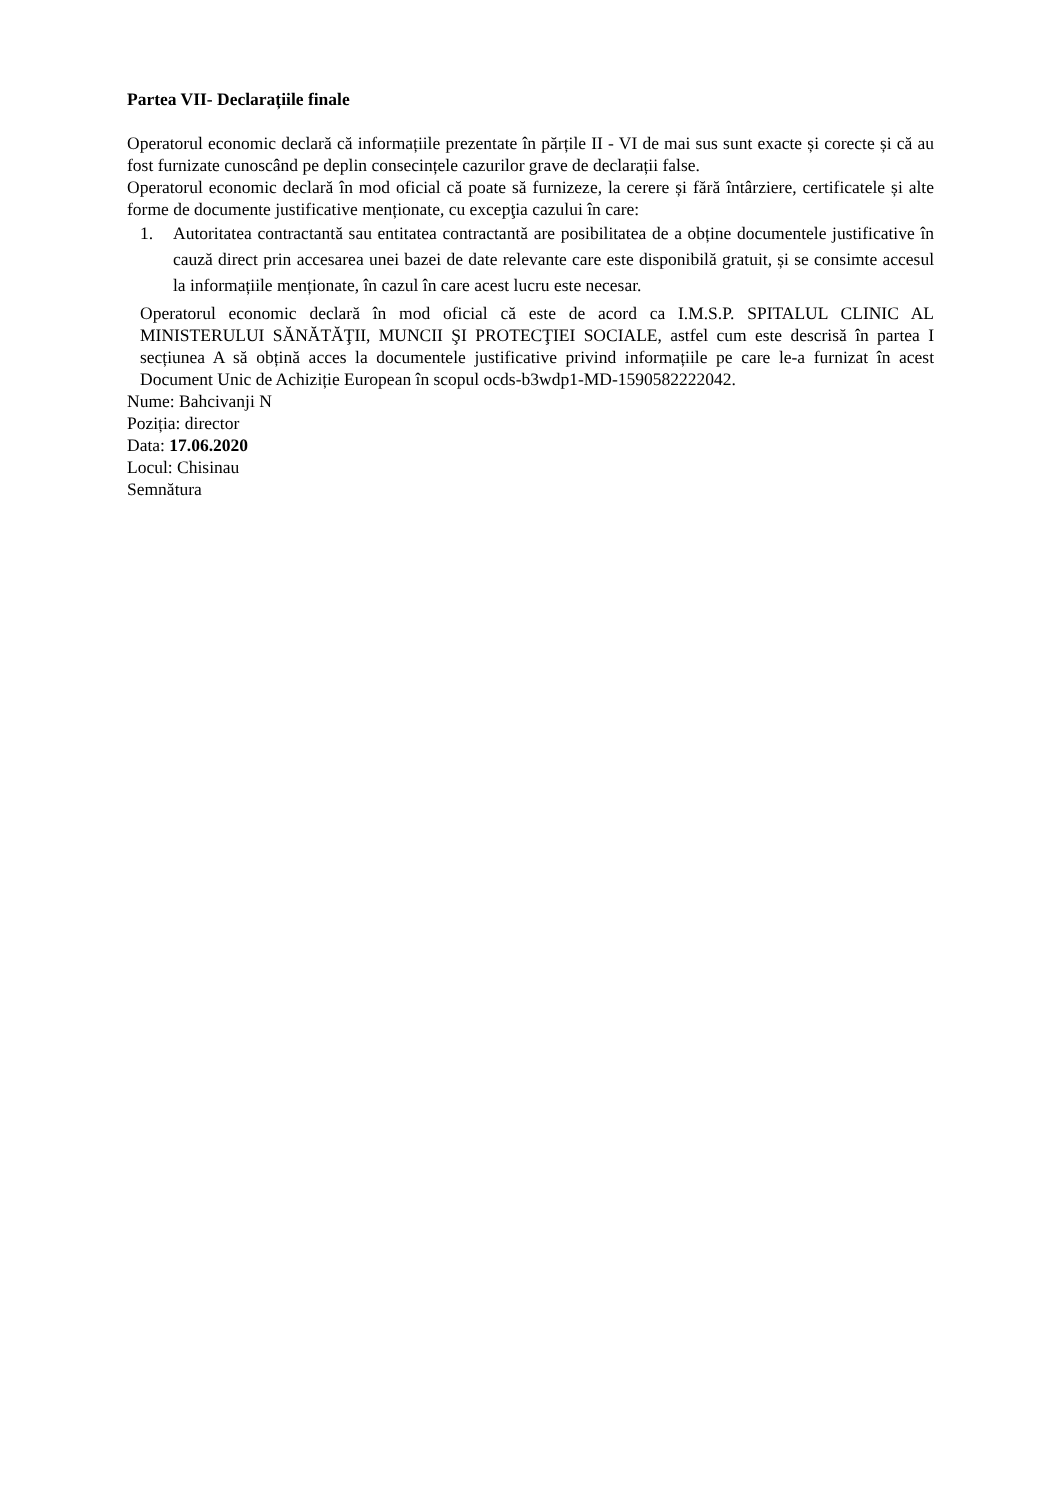Partea VII- Declarațiile finale
Operatorul economic declară că informațiile prezentate în părțile II - VI de mai sus sunt exacte și corecte și că au fost furnizate cunoscând pe deplin consecințele cazurilor grave de declarații false.
Operatorul economic declară în mod oficial că poate să furnizeze, la cerere și fără întârziere, certificatele și alte forme de documente justificative menționate, cu excepţia cazului în care:
1. Autoritatea contractantă sau entitatea contractantă are posibilitatea de a obține documentele justificative în cauză direct prin accesarea unei bazei de date relevante care este disponibilă gratuit, și se consimte accesul la informațiile menționate, în cazul în care acest lucru este necesar.
Operatorul economic declară în mod oficial că este de acord ca I.M.S.P. SPITALUL CLINIC AL MINISTERULUI SĂNĂTĂŢII, MUNCII ŞI PROTECŢIEI SOCIALE, astfel cum este descrisă în partea I secțiunea A să obțină acces la documentele justificative privind informațiile pe care le-a furnizat în acest Document Unic de Achiziție European în scopul ocds-b3wdp1-MD-1590582222042.
Nume: Bahcivanji N
Poziția: director
Data: 17.06.2020
Locul: Chisinau
Semnătura